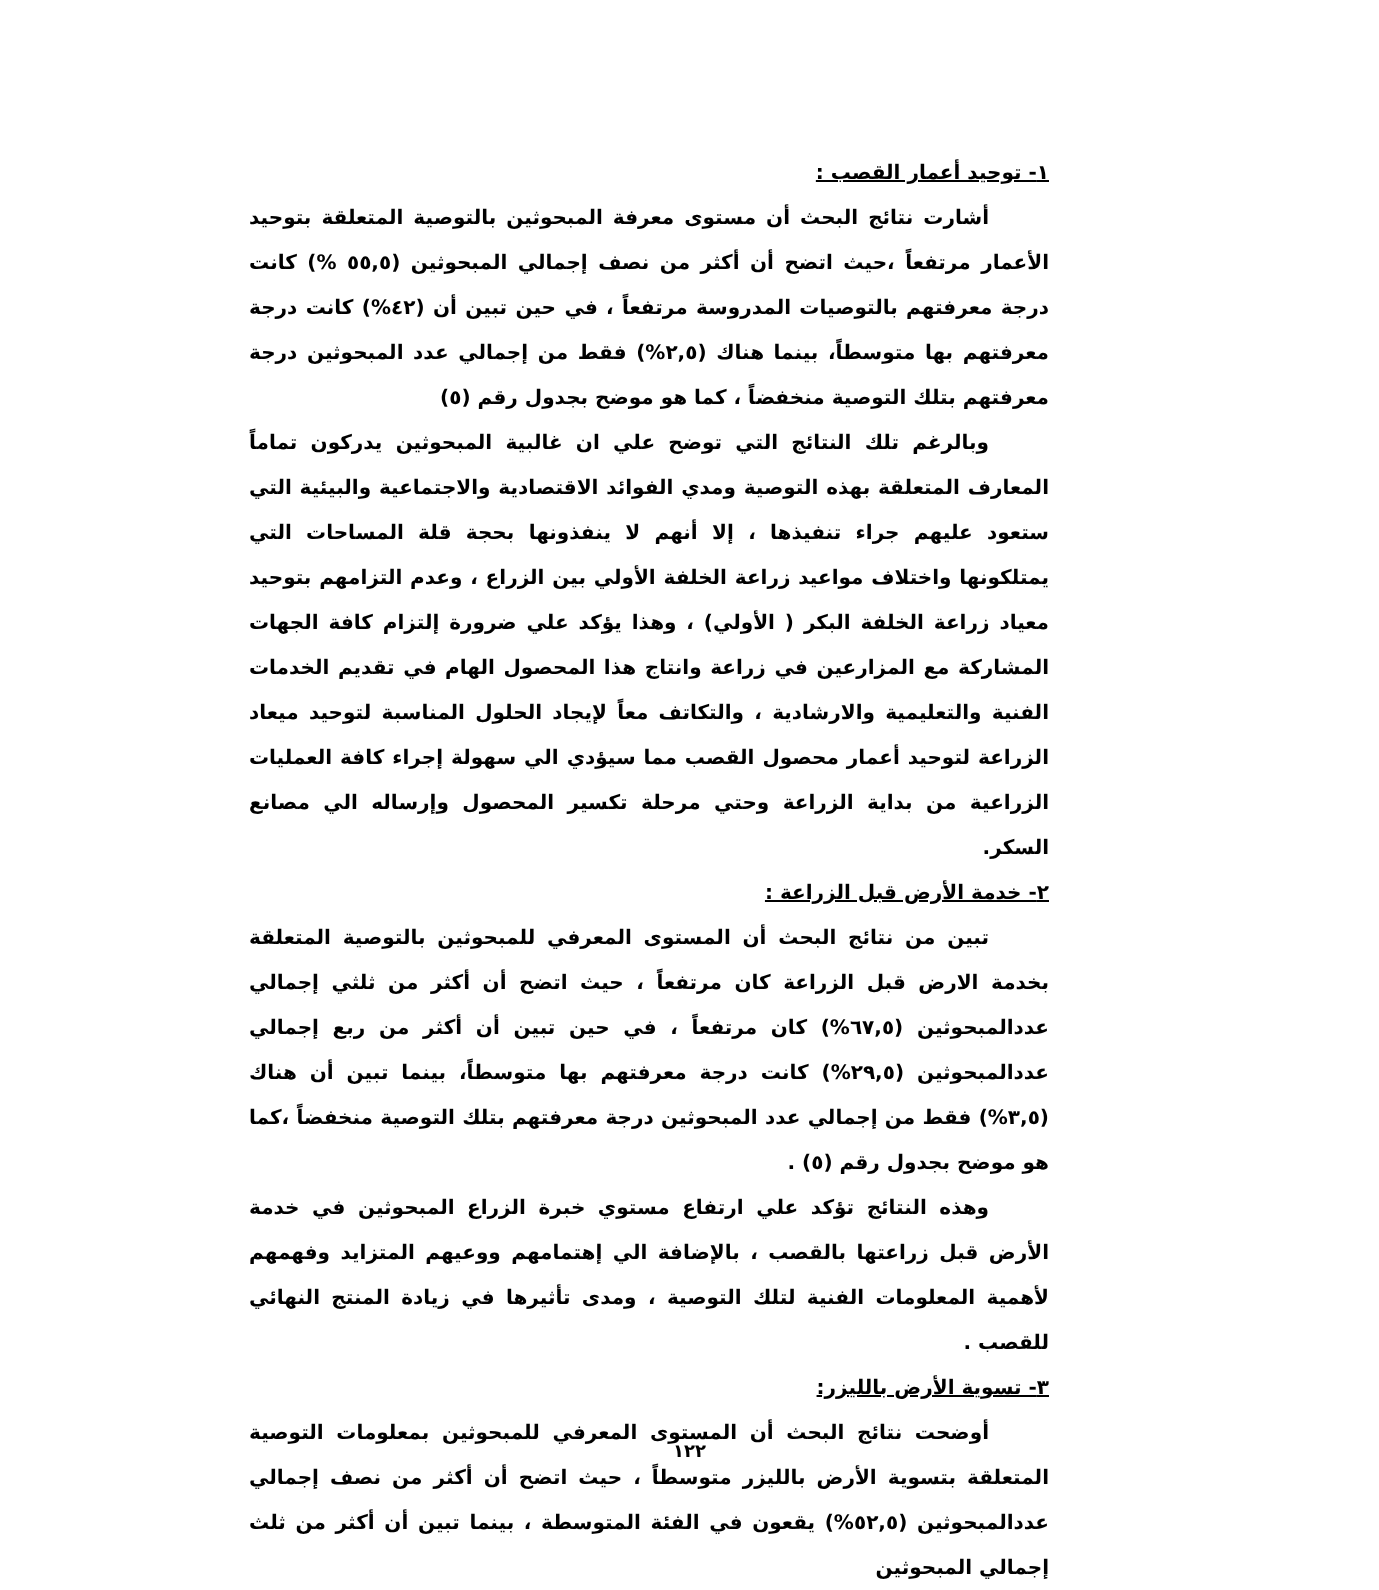١- توحيد أعمار القصب :
أشارت نتائج البحث أن مستوى معرفة المبحوثين بالتوصية المتعلقة بتوحيد الأعمار مرتفعاً ،حيث اتضح أن أكثر من نصف إجمالي المبحوثين (٥٥,٥ %) كانت درجة معرفتهم بالتوصيات المدروسة مرتفعاً ، في حين تبين أن (٤٢%) كانت درجة معرفتهم بها متوسطاً، بينما هناك (٢,٥%) فقط من إجمالي عدد المبحوثين درجة معرفتهم بتلك التوصية منخفضاً ، كما هو موضح بجدول رقم (٥)
وبالرغم تلك النتائج التي توضح علي ان غالبية المبحوثين يدركون تماماً المعارف المتعلقة بهذه التوصية ومدي الفوائد الاقتصادية والاجتماعية والبيئية التي ستعود عليهم جراء تنفيذها ، إلا أنهم لا ينفذونها بحجة قلة المساحات التي يمتلكونها واختلاف مواعيد زراعة الخلفة الأولي بين الزراع ، وعدم التزامهم بتوحيد معياد زراعة الخلفة البكر ( الأولي) ، وهذا يؤكد علي ضرورة إلتزام كافة الجهات المشاركة مع المزارعين في زراعة وانتاج هذا المحصول الهام في تقديم الخدمات الفنية والتعليمية والارشادية ، والتكاتف معاً لإيجاد الحلول المناسبة لتوحيد ميعاد الزراعة لتوحيد أعمار محصول القصب مما سيؤدي الي سهولة إجراء كافة العمليات الزراعية من بداية الزراعة وحتي مرحلة تكسير المحصول وإرساله الي مصانع السكر.
٢- خدمة الأرض قبل الزراعة :
تبين من نتائج البحث أن المستوى المعرفي للمبحوثين بالتوصية المتعلقة بخدمة الارض قبل الزراعة كان مرتفعاً ، حيث اتضح أن أكثر من ثلثي إجمالي عددالمبحوثين (٦٧,٥%) كان مرتفعاً ، في حين تبين أن أكثر من ربع إجمالي عددالمبحوثين (٢٩,٥%) كانت درجة معرفتهم بها متوسطاً، بينما تبين أن هناك (٣,٥%) فقط من إجمالي عدد المبحوثين درجة معرفتهم بتلك التوصية منخفضاً ،كما هو موضح بجدول رقم (٥) .
وهذه النتائج تؤكد علي ارتفاع مستوي خبرة الزراع المبحوثين في خدمة الأرض قبل زراعتها بالقصب ، بالإضافة الي إهتمامهم ووعيهم المتزايد وفهمهم لأهمية المعلومات الفنية لتلك التوصية ، ومدى تأثيرها في زيادة المنتج النهائي للقصب .
٣- تسوية الأرض بالليزر:
أوضحت نتائج البحث أن المستوى المعرفي للمبحوثين بمعلومات التوصية المتعلقة بتسوية الأرض بالليزر متوسطاً ، حيث اتضح أن أكثر من نصف إجمالي عددالمبحوثين (٥٢,٥%) يقعون في الفئة المتوسطة ، بينما تبين أن أكثر من ثلث إجمالي المبحوثين
١٢٢